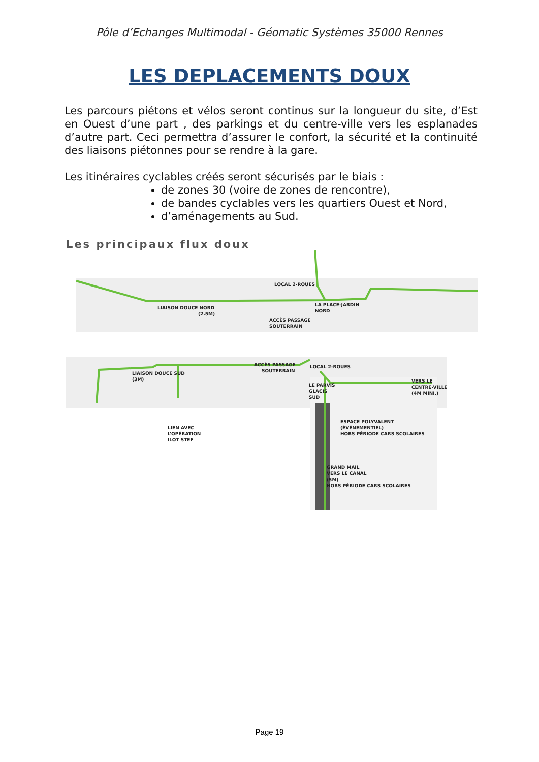Pôle d’Echanges Multimodal - Géomatic Systèmes 35000 Rennes
LES DEPLACEMENTS DOUX
Les parcours piétons et vélos seront continus sur la longueur du site, d’Est en Ouest d’une part , des parkings et du centre-ville vers les esplanades d’autre part. Ceci permettra d’assurer le confort, la sécurité et la continuité des liaisons piétonnes pour se rendre à la gare.
Les itinéraires cyclables créés seront sécurisés par le biais :
de zones 30 (voire de zones de rencontre),
de bandes cyclables vers les quartiers Ouest et Nord,
d’aménagements au Sud.
Les principaux flux doux
LOCAL 2-ROUES
LIAISON DOUCE NORD
(2.5M)
LA PLACE-JARDIN
NORD
ACCÈS PASSAGE
SOUTERRAIN
ACCÈS PASSAGE
SOUTERRAIN
LOCAL 2-ROUES
LIAISON DOUCE SUD
(3M)
VERS LE
CENTRE-VILLE
(4M MINI.)
LE PARVIS
GLACIS
SUD
LIEN AVEC
L’OPÉRATION
ILOT STEF
ESPACE POLYVALENT
(ÉVÉNEMENTIEL)
HORS PÉRIODE CARS SCOLAIRES
GRAND MAIL
VERS LE CANAL
(5M)
HORS PÉRIODE CARS SCOLAIRES
Page 19